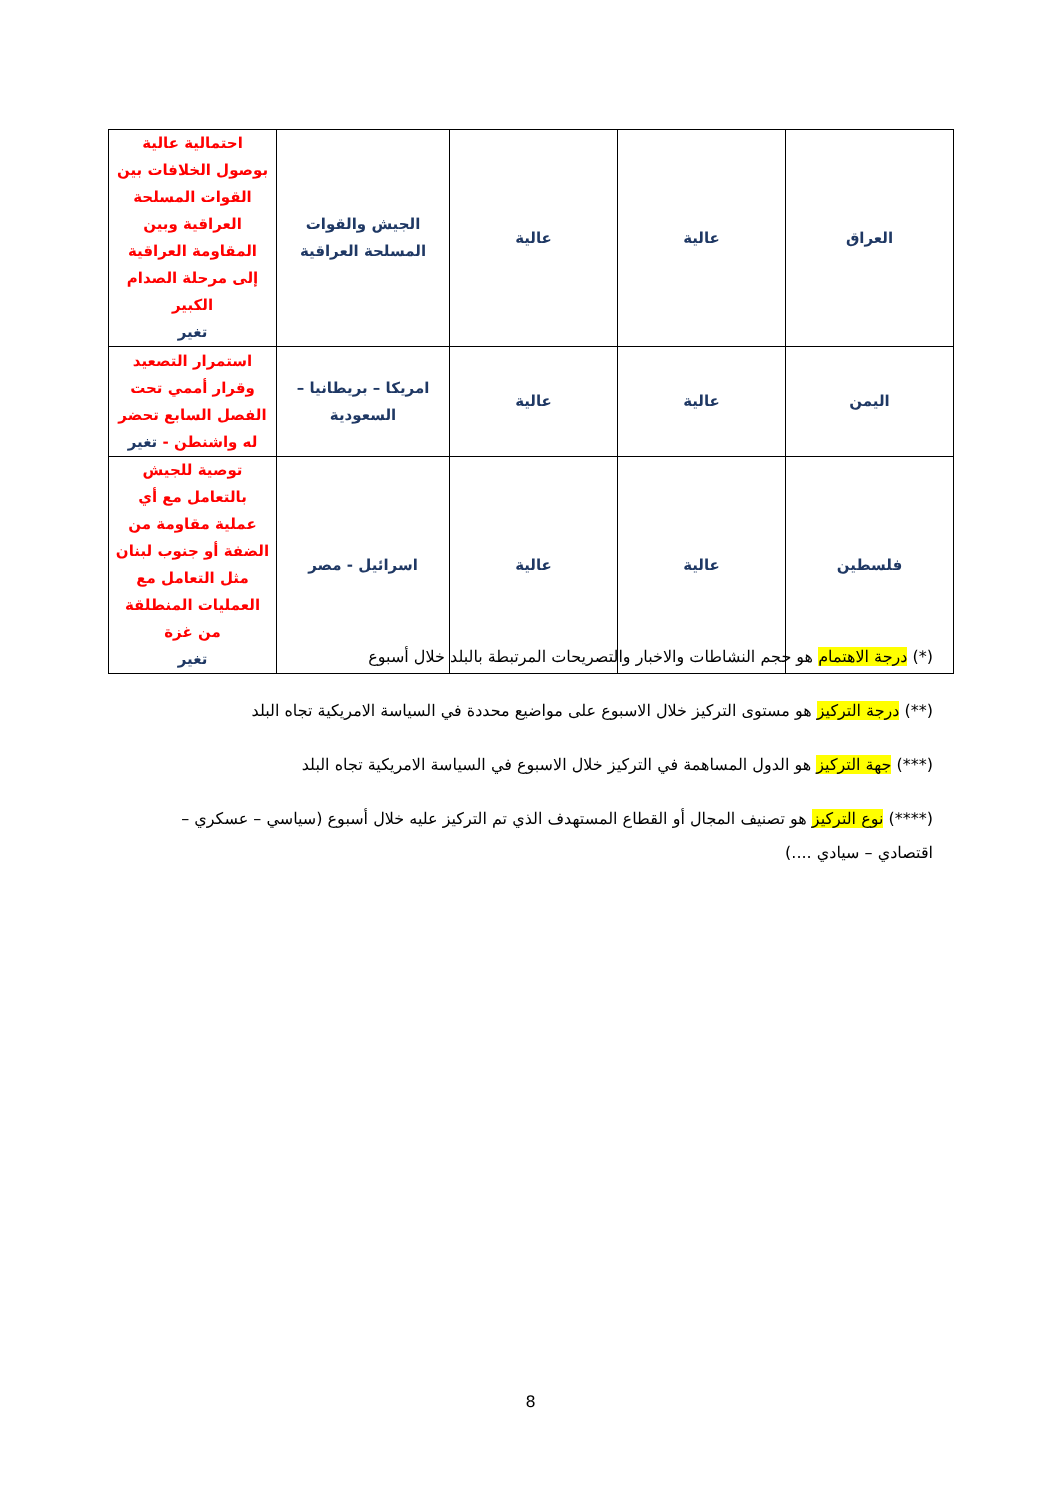| العراق | عالية | عالية | الجيش والقوات المسلحة العراقية | احتمالية عالية بوصول الخلافات بين القوات المسلحة العراقية وبين المقاومة العراقية إلى مرحلة الصدام الكبير تغير |
| اليمن | عالية | عالية | امريكا – بريطانيا – السعودية | استمرار التصعيد وقرار أممي تحت الفصل السابع تحضر له واشنطن - تغير |
| فلسطين | عالية | عالية | اسرائيل - مصر | توصية للجيش بالتعامل مع أي عملية مقاومة من الضفة أو جنوب لبنان مثل التعامل مع العمليات المنطلقة من غزة تغير |
(*) درجة الاهتمام هو حجم النشاطات والاخبار والتصريحات المرتبطة بالبلد خلال أسبوع
(**) درجة التركيز هو مستوى التركيز خلال الاسبوع على مواضيع محددة في السياسة الامريكية تجاه البلد
(***) جهة التركيز هو الدول المساهمة في التركيز خلال الاسبوع في السياسة الامريكية تجاه البلد
(****) نوع التركيز هو تصنيف المجال أو القطاع المستهدف الذي تم التركيز عليه خلال أسبوع (سياسي – عسكري – اقتصادي – سيادي ....)
8